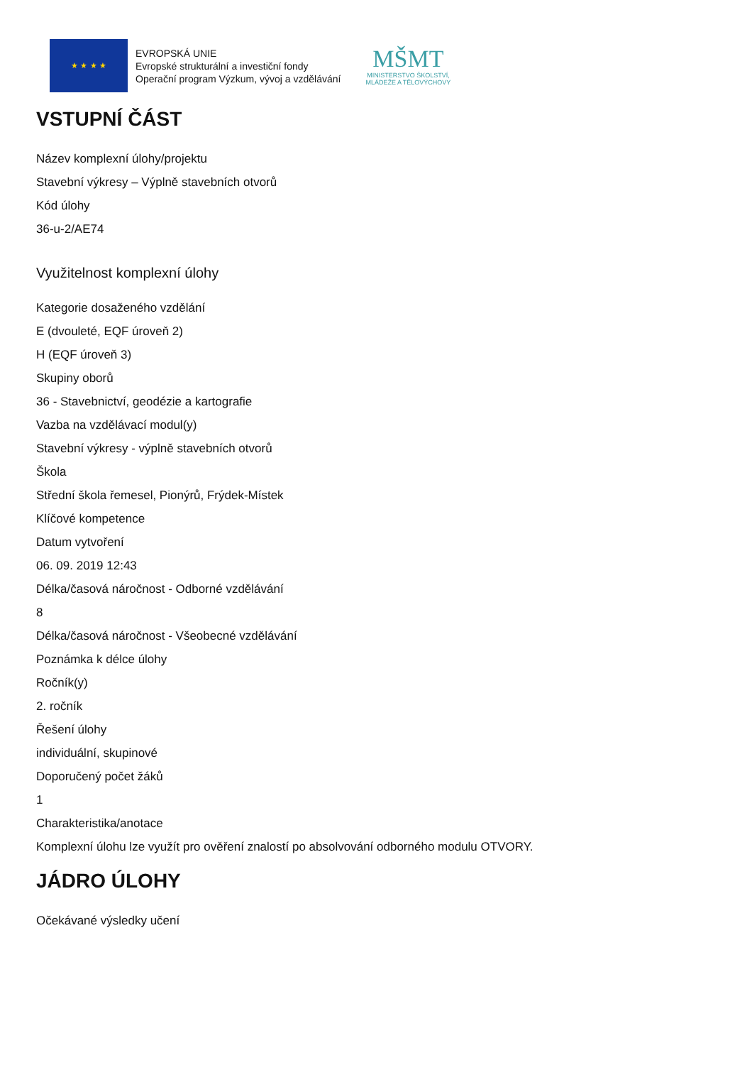★ ★ ★ ★
EVROPSKÁ UNIE
Evropské strukturální a investiční fondy
Operační program Výzkum, vývoj a vzdělávání
MŠMT
MINISTERSTVO ŠKOLSTVÍ,
MLÁDEŽE A TĚLOVÝCHOVY
VSTUPNÍ ČÁST
Název komplexní úlohy/projektu
Stavební výkresy – Výplně stavebních otvorů
Kód úlohy
36-u-2/AE74
Využitelnost komplexní úlohy
Kategorie dosaženého vzdělání
E (dvouleté, EQF úroveň 2)
H (EQF úroveň 3)
Skupiny oborů
36 - Stavebnictví, geodézie a kartografie
Vazba na vzdělávací modul(y)
Stavební výkresy - výplně stavebních otvorů
Škola
Střední škola řemesel, Pionýrů, Frýdek-Místek
Klíčové kompetence
Datum vytvoření
06. 09. 2019 12:43
Délka/časová náročnost - Odborné vzdělávání
8
Délka/časová náročnost - Všeobecné vzdělávání
Poznámka k délce úlohy
Ročník(y)
2. ročník
Řešení úlohy
individuální, skupinové
Doporučený počet žáků
1
Charakteristika/anotace
Komplexní úlohu lze využít pro ověření znalostí po absolvování odborného modulu OTVORY.
JÁDRO ÚLOHY
Očekávané výsledky učení